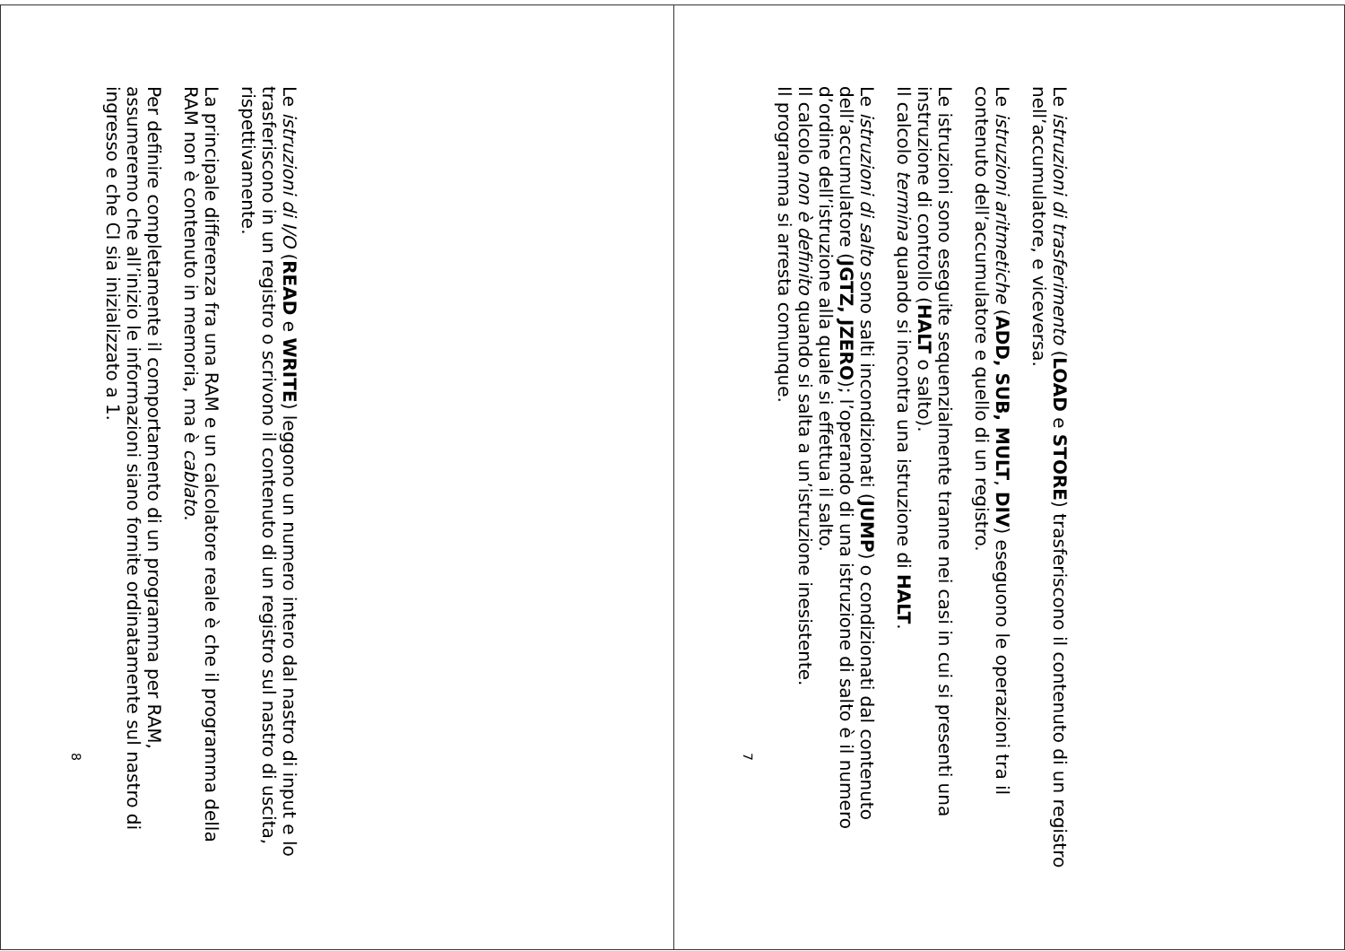Le istruzioni di trasferimento (LOAD e STORE) trasferiscono il contenuto di un registro nell’accumulatore, e viceversa.
Le istruzioni aritmetiche (ADD, SUB, MULT, DIV) eseguono le operazioni tra il contenuto dell’accumulatore e quello di un registro.
Le istruzioni sono eseguite sequenzialmente tranne nei casi in cui si presenti una instruzione di controllo (HALT o salto).
Il calcolo termina quando si incontra una istruzione di HALT.
Le istruzioni di salto sono salti incondizionati (JUMP) o condizionati dal contenuto dell’accumulatore (JGTZ, JZERO); l’operando di una istruzione di salto è il numero d’ordine dell’istruzione alla quale si effettua il salto.
Il calcolo non è definito quando si salta a un’istruzione inesistente.
Il programma si arresta comunque.
7
Le istruzioni di I/O (READ e WRITE) leggono un numero intero dal nastro di input e lo trasferiscono in un registro o scrivono il contenuto di un registro sul nastro di uscita, rispettivamente.
La principale differenza fra una RAM e un calcolatore reale è che il programma della RAM non è contenuto in memoria, ma è cablato.
Per definire completamente il comportamento di un programma per RAM, assumeremo che all’inizio le informazioni siano fornite ordinatamente sul nastro di ingresso e che CI sia inizializzato a 1.
8